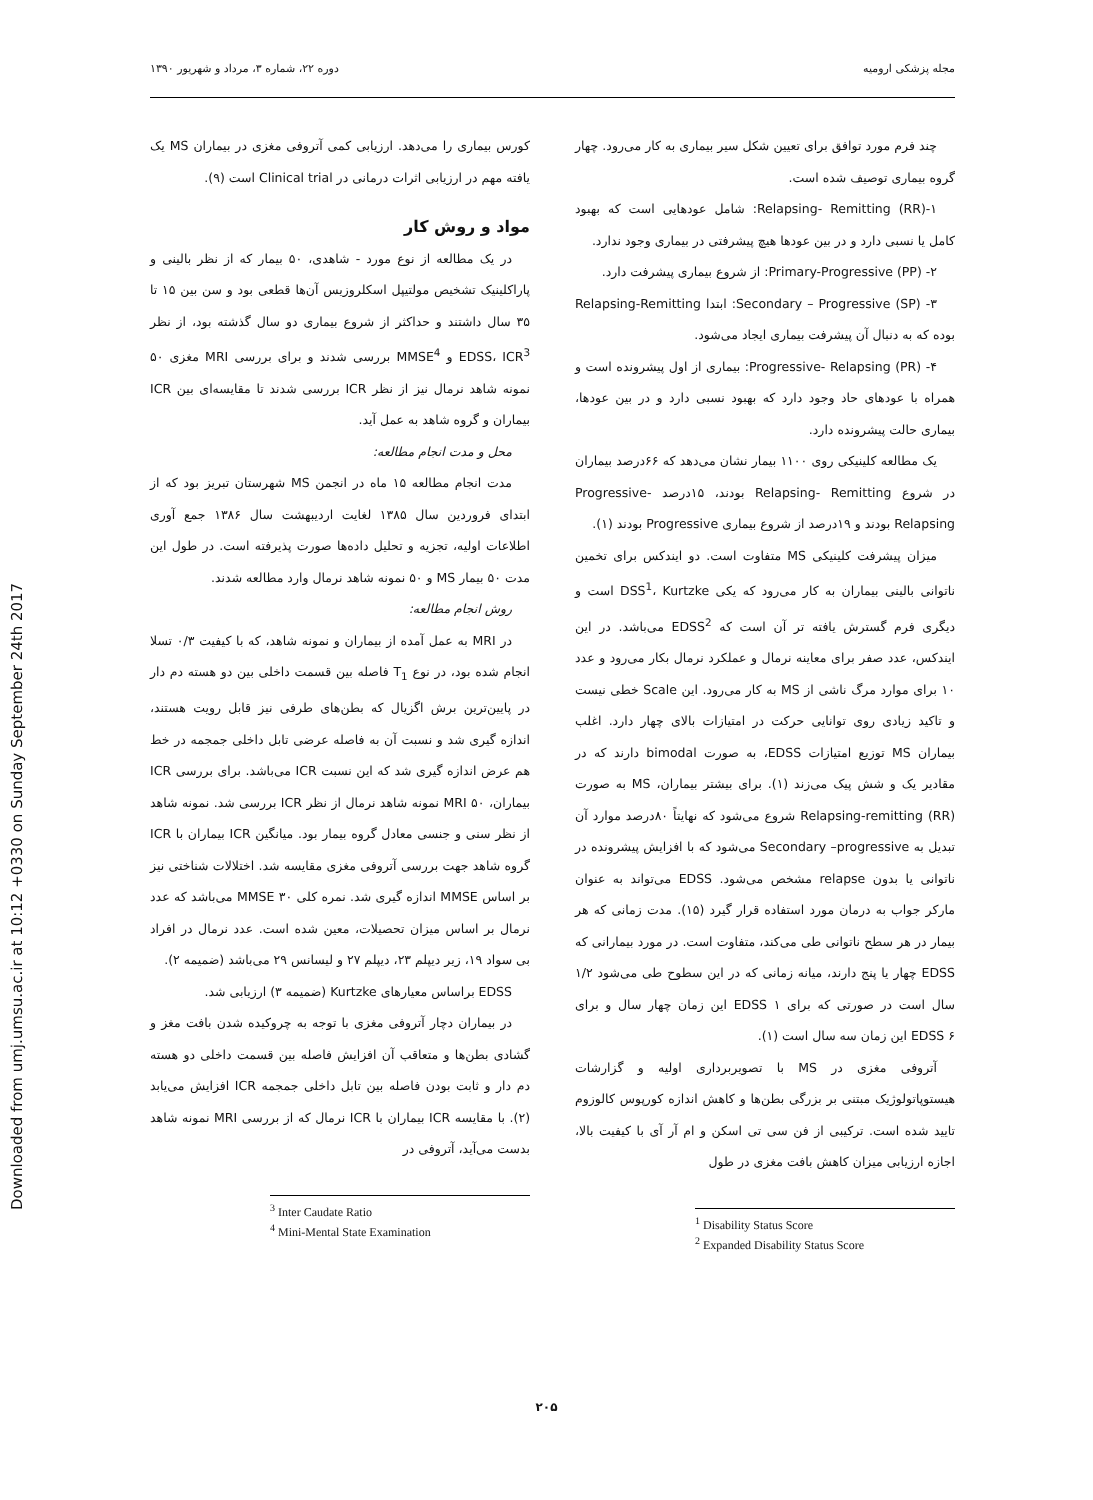Downloaded from umj.umsu.ac.ir at 10:12 +0330 on Sunday September 24th 2017
مجله پزشکی ارومیه دوره ۲۲، شماره ۳، مرداد و شهریور ۱۳۹۰
چند فرم مورد توافق برای تعیین شکل سیر بیماری به کار می‌رود. چهار گروه بیماری توصیف شده است.
۱-Relapsing- Remitting (RR): شامل عودهایی است که بهبود کامل یا نسبی دارد و در بین عودها هیچ پیشرفتی در بیماری وجود ندارد.
۲- Primary-Progressive (PP): از شروع بیماری پیشرفت دارد.
۳- Secondary – Progressive (SP): ابتدا Relapsing-Remitting بوده که به دنبال آن پیشرفت بیماری ایجاد می‌شود.
۴- Progressive- Relapsing (PR): بیماری از اول پیشرونده است و همراه با عودهای حاد وجود دارد که بهبود نسبی دارد و در بین عودها، بیماری حالت پیشرونده دارد.
یک مطالعه کلینیکی روی ۱۱۰۰ بیمار نشان می‌دهد که ۶۶درصد بیماران در شروع Relapsing- Remitting بودند، ۱۵درصد Progressive- Relapsing بودند و ۱۹درصد از شروع بیماری Progressive بودند (۱).
میزان پیشرفت کلینیکی MS متفاوت است. دو ایندکس برای تخمین ناتوانی بالینی بیماران به کار می‌رود که یکی DSS<sup>1</sup>، Kurtzke است و دیگری فرم گسترش یافته تر آن است که EDSS<sup>2</sup> می‌باشد. در این ایندکس، عدد صفر برای معاینه نرمال و عملکرد نرمال بکار می‌رود و عدد ۱۰ برای موارد مرگ ناشی از MS به کار می‌رود. این Scale خطی نیست و تاکید زیادی روی توانایی حرکت در امتیازات بالای چهار دارد. اغلب بیماران MS توزیع امتیازات EDSS، به صورت bimodal دارند که در مقادیر یک و شش پیک می‌زند (۱). برای بیشتر بیماران، MS به صورت Relapsing-remitting (RR) شروع می‌شود که نهایتاً ۸۰درصد موارد آن تبدیل به Secondary –progressive می‌شود که با افزایش پیشرونده در ناتوانی یا بدون relapse مشخص می‌شود. EDSS می‌تواند به عنوان مارکر جواب به درمان مورد استفاده قرار گیرد (۱۵). مدت زمانی که هر بیمار در هر سطح ناتوانی طی می‌کند، متفاوت است. در مورد بیمارانی که EDSS چهار یا پنج دارند، میانه زمانی که در این سطوح طی می‌شود ۱/۲ سال است در صورتی که برای EDSS ۱ این زمان چهار سال و برای EDSS ۶ این زمان سه سال است (۱).
آتروفی مغزی در MS با تصویربرداری اولیه و گزارشات هیستوپاتولوژیک مبتنی بر بزرگی بطن‌ها و کاهش اندازه کورپوس کالوزوم تایید شده است. ترکیبی از فن سی تی اسکن و ام آر آی با کیفیت بالا، اجازه ارزیابی میزان کاهش بافت مغزی در طول
<sup>1</sup> Disability Status Score
<sup>2</sup> Expanded Disability Status Score
کورس بیماری را می‌دهد. ارزیابی کمی آتروفی مغزی در بیماران MS یک یافته مهم در ارزیابی اثرات درمانی در Clinical trial است (۹).
مواد و روش کار
در یک مطالعه از نوع مورد - شاهدی، ۵۰ بیمار که از نظر بالینی و پاراکلینیک تشخیص مولتیپل اسکلروزیس آن‌ها قطعی بود و سن بین ۱۵ تا ۳۵ سال داشتند و حداکثر از شروع بیماری دو سال گذشته بود، از نظر EDSS، ICR<sup>3</sup> و MMSE<sup>4</sup> بررسی شدند و برای بررسی MRI مغزی ۵۰ نمونه شاهد نرمال نیز از نظر ICR بررسی شدند تا مقایسه‌ای بین ICR بیماران و گروه شاهد به عمل آید.
محل و مدت انجام مطالعه:
مدت انجام مطالعه ۱۵ ماه در انجمن MS شهرستان تبریز بود که از ابتدای فروردین سال ۱۳۸۵ لغایت اردیبهشت سال ۱۳۸۶ جمع آوری اطلاعات اولیه، تجزیه و تحلیل داده‌ها صورت پذیرفته است. در طول این مدت ۵۰ بیمار MS و ۵۰ نمونه شاهد نرمال وارد مطالعه شدند.
روش انجام مطالعه:
در MRI به عمل آمده از بیماران و نمونه شاهد، که با کیفیت ۰/۳ تسلا انجام شده بود، در نوع T<sub>1</sub> فاصله بین قسمت داخلی بین دو هسته دم دار در پایین‌ترین برش اگزیال که بطن‌های طرفی نیز قابل رویت هستند، اندازه گیری شد و نسبت آن به فاصله عرضی تابل داخلی جمجمه در خط هم عرض اندازه گیری شد که این نسبت ICR می‌باشد. برای بررسی ICR بیماران، MRI ۵۰ نمونه شاهد نرمال از نظر ICR بررسی شد. نمونه شاهد از نظر سنی و جنسی معادل گروه بیمار بود. میانگین ICR بیماران با ICR گروه شاهد جهت بررسی آتروفی مغزی مقایسه شد. اختلالات شناختی نیز بر اساس MMSE اندازه گیری شد. نمره کلی MMSE ۳۰ می‌باشد که عدد نرمال بر اساس میزان تحصیلات، معین شده است. عدد نرمال در افراد بی سواد ۱۹، زیر دیپلم ۲۳، دیپلم ۲۷ و لیسانس ۲۹ می‌باشد (ضمیمه ۲).
EDSS براساس معیارهای Kurtzke (ضمیمه ۳) ارزیابی شد.
در بیماران دچار آتروفی مغزی با توجه به چروکیده شدن بافت مغز و گشادی بطن‌ها و متعاقب آن افزایش فاصله بین قسمت داخلی دو هسته دم دار و ثابت بودن فاصله بین تابل داخلی جمجمه ICR افزایش می‌یابد (۲). با مقایسه ICR بیماران با ICR نرمال که از بررسی MRI نمونه شاهد بدست می‌آید، آتروفی در
<sup>3</sup> Inter Caudate Ratio
<sup>4</sup> Mini-Mental State Examination
۲۰۵